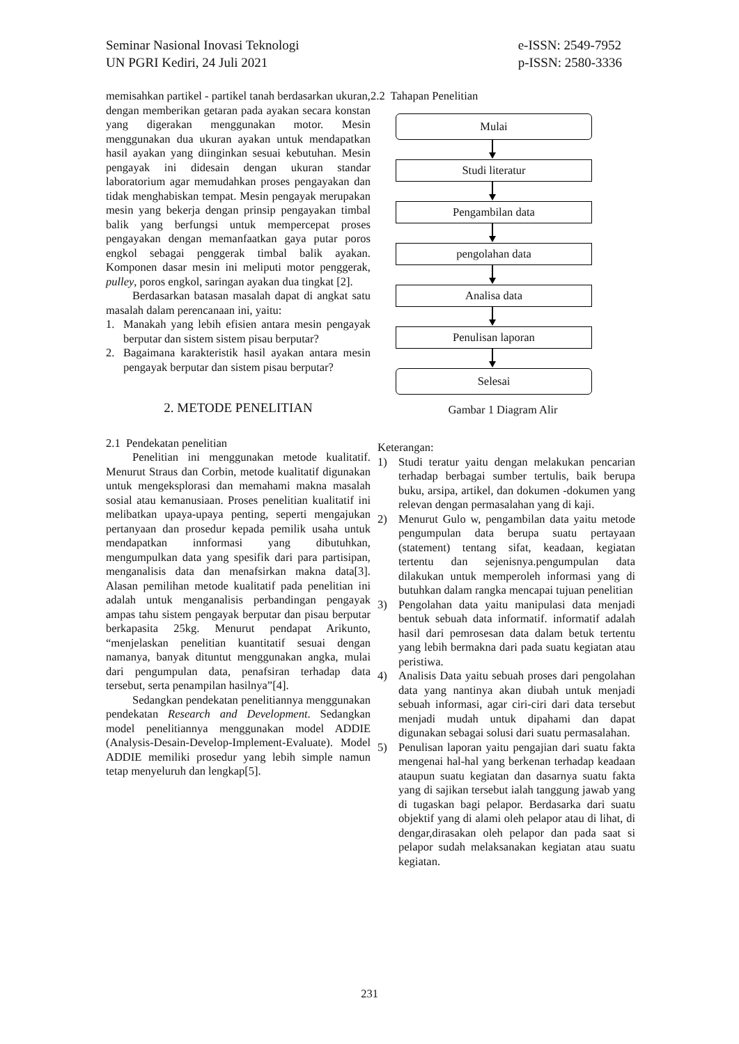Seminar Nasional Inovasi Teknologi
UN PGRI Kediri, 24 Juli 2021
e-ISSN: 2549-7952
p-ISSN: 2580-3336
memisahkan partikel - partikel tanah berdasarkan ukuran, dengan memberikan getaran pada ayakan secara konstan yang digerakan menggunakan motor. Mesin menggunakan dua ukuran ayakan untuk mendapatkan hasil ayakan yang diinginkan sesuai kebutuhan. Mesin pengayak ini didesain dengan ukuran standar laboratorium agar memudahkan proses pengayakan dan tidak menghabiskan tempat. Mesin pengayak merupakan mesin yang bekerja dengan prinsip pengayakan timbal balik yang berfungsi untuk mempercepat proses pengayakan dengan memanfaatkan gaya putar poros engkol sebagai penggerak timbal balik ayakan. Komponen dasar mesin ini meliputi motor penggerak, pulley, poros engkol, saringan ayakan dua tingkat [2].
Berdasarkan batasan masalah dapat di angkat satu masalah dalam perencanaan ini, yaitu:
1. Manakah yang lebih efisien antara mesin pengayak berputar dan sistem sistem pisau berputar?
2. Bagaimana karakteristik hasil ayakan antara mesin pengayak berputar dan sistem pisau berputar?
2. METODE PENELITIAN
2.1 Pendekatan penelitian
Penelitian ini menggunakan metode kualitatif. Menurut Straus dan Corbin, metode kualitatif digunakan untuk mengeksplorasi dan memahami makna masalah sosial atau kemanusiaan. Proses penelitian kualitatif ini melibatkan upaya-upaya penting, seperti mengajukan pertanyaan dan prosedur kepada pemilik usaha untuk mendapatkan innformasi yang dibutuhkan, mengumpulkan data yang spesifik dari para partisipan, menganalisis data dan menafsirkan makna data[3]. Alasan pemilihan metode kualitatif pada penelitian ini adalah untuk menganalisis perbandingan pengayak ampas tahu sistem pengayak berputar dan pisau berputar berkapasita 25kg. Menurut pendapat Arikunto, “menjelaskan penelitian kuantitatif sesuai dengan namanya, banyak dituntut menggunakan angka, mulai dari pengumpulan data, penafsiran terhadap data tersebut, serta penampilan hasilnya”[4].
Sedangkan pendekatan penelitiannya menggunakan pendekatan Research and Development. Sedangkan model penelitiannya menggunakan model ADDIE (Analysis-Desain-Develop-Implement-Evaluate). Model ADDIE memiliki prosedur yang lebih simple namun tetap menyeluruh dan lengkap[5].
2.2 Tahapan Penelitian
Mulai
Studi literatur
Pengambilan data
pengolahan data
Analisa data
Penulisan laporan
Selesai
Gambar 1 Diagram Alir
Keterangan:
1) Studi teratur yaitu dengan melakukan pencarian terhadap berbagai sumber tertulis, baik berupa buku, arsipa, artikel, dan dokumen -dokumen yang relevan dengan permasalahan yang di kaji.
2) Menurut Gulo w, pengambilan data yaitu metode pengumpulan data berupa suatu pertayaan (statement) tentang sifat, keadaan, kegiatan tertentu dan sejenisnya.pengumpulan data dilakukan untuk memperoleh informasi yang di butuhkan dalam rangka mencapai tujuan penelitian
3) Pengolahan data yaitu manipulasi data menjadi bentuk sebuah data informatif. informatif adalah hasil dari pemrosesan data dalam betuk tertentu yang lebih bermakna dari pada suatu kegiatan atau peristiwa.
4) Analisis Data yaitu sebuah proses dari pengolahan data yang nantinya akan diubah untuk menjadi sebuah informasi, agar ciri-ciri dari data tersebut menjadi mudah untuk dipahami dan dapat digunakan sebagai solusi dari suatu permasalahan.
5) Penulisan laporan yaitu pengajian dari suatu fakta mengenai hal-hal yang berkenan terhadap keadaan ataupun suatu kegiatan dan dasarnya suatu fakta yang di sajikan tersebut ialah tanggung jawab yang di tugaskan bagi pelapor. Berdasarka dari suatu objektif yang di alami oleh pelapor atau di lihat, di dengar,dirasakan oleh pelapor dan pada saat si pelapor sudah melaksanakan kegiatan atau suatu kegiatan.
231